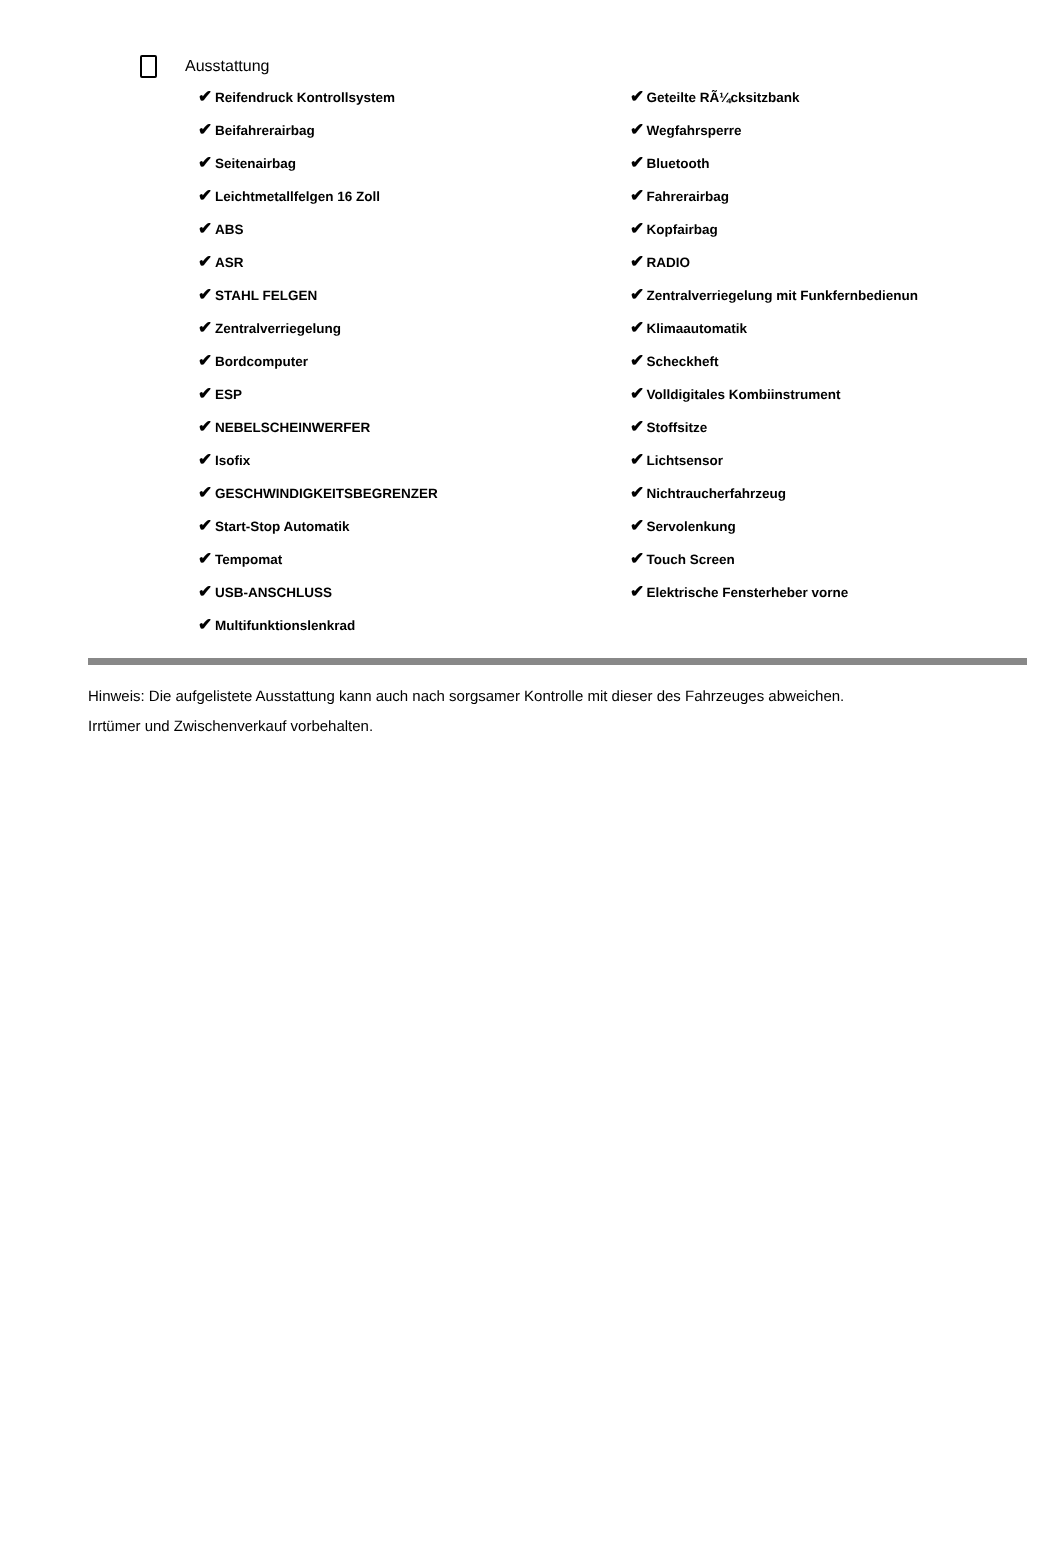Ausstattung
✔ Reifendruck Kontrollsystem
✔ Beifahrerairbag
✔ Seitenairbag
✔ Leichtmetallfelgen 16 Zoll
✔ ABS
✔ ASR
✔ STAHL FELGEN
✔ Zentralverriegelung
✔ Bordcomputer
✔ ESP
✔ NEBELSCHEINWERFER
✔ Isofix
✔ GESCHWINDIGKEITSBEGRENZER
✔ Start-Stop Automatik
✔ Tempomat
✔ USB-ANSCHLUSS
✔ Multifunktionslenkrad
✔ Geteilte RÃ¼cksitzbank
✔ Wegfahrsperre
✔ Bluetooth
✔ Fahrerairbag
✔ Kopfairbag
✔ RADIO
✔ Zentralverriegelung mit Funkfernbedienun
✔ Klimaautomatik
✔ Scheckheft
✔ Volldigitales Kombiinstrument
✔ Stoffsitze
✔ Lichtsensor
✔ Nichtraucherfahrzeug
✔ Servolenkung
✔ Touch Screen
✔ Elektrische Fensterheber vorne
Hinweis: Die aufgelistete Ausstattung kann auch nach sorgsamer Kontrolle mit dieser des Fahrzeuges abweichen. Irrtümer und Zwischenverkauf vorbehalten.